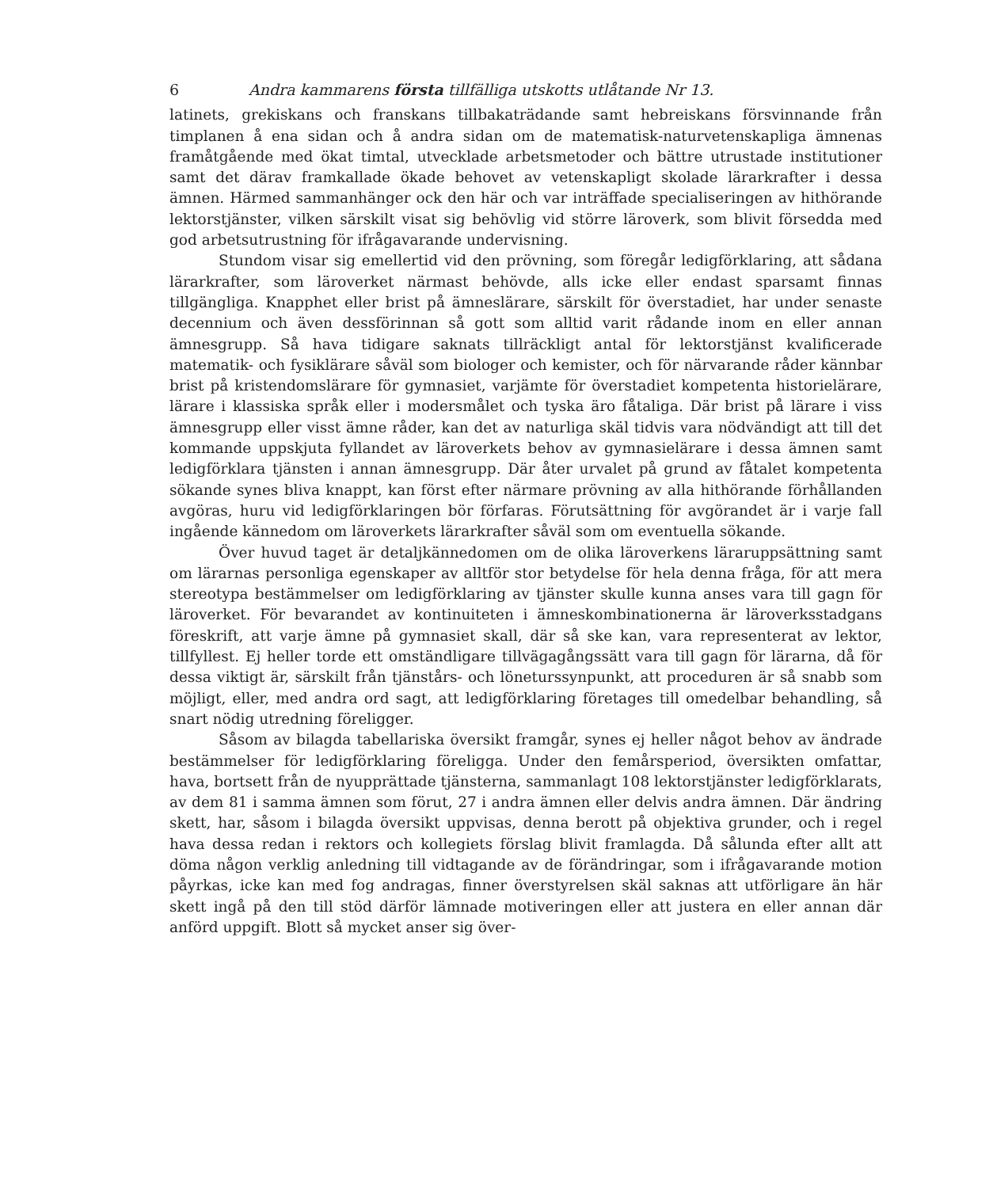6 Andra kammarens första tillfälliga utskotts utlåtande Nr 13.
latinets, grekiskans och franskans tillbakaträdande samt hebreiskans försvinnande från timplanen å ena sidan och å andra sidan om de matematisk-naturvetenskapliga ämnenas framåtgående med ökat timtal, utvecklade arbetsmetoder och bättre utrustade institutioner samt det därav framkallade ökade behovet av vetenskapligt skolade lärarkrafter i dessa ämnen. Härmed sammanhänger ock den här och var inträffade specialiseringen av hithörande lektorstjänster, vilken särskilt visat sig behövlig vid större läroverk, som blivit försedda med god arbetsutrustning för ifrågavarande undervisning.
Stundom visar sig emellertid vid den prövning, som föregår ledigförklaring, att sådana lärarkrafter, som läroverket närmast behövde, alls icke eller endast sparsamt finnas tillgängliga. Knapphet eller brist på ämneslärare, särskilt för överstadiet, har under senaste decennium och även dessförinnan så gott som alltid varit rådande inom en eller annan ämnesgrupp. Så hava tidigare saknats tillräckligt antal för lektorstjänst kvalificerade matematik- och fysiklärare såväl som biologer och kemister, och för närvarande råder kännbar brist på kristendomslärare för gymnasiet, varjämte för överstadiet kompetenta historielärare, lärare i klassiska språk eller i modersmålet och tyska äro fåtaliga. Där brist på lärare i viss ämnesgrupp eller visst ämne råder, kan det av naturliga skäl tidvis vara nödvändigt att till det kommande uppskjuta fyllandet av läroverkets behov av gymnasielärare i dessa ämnen samt ledigförklara tjänsten i annan ämnesgrupp. Där åter urvalet på grund av fåtalet kompetenta sökande synes bliva knappt, kan först efter närmare prövning av alla hithörande förhållanden avgöras, huru vid ledigförklaringen bör förfaras. Förutsättning för avgörandet är i varje fall ingående kännedom om läroverkets lärarkrafter såväl som om eventuella sökande.
Över huvud taget är detaljkännedomen om de olika läroverkens läraruppsättning samt om lärarnas personliga egenskaper av alltför stor betydelse för hela denna fråga, för att mera stereotypa bestämmelser om ledigförklaring av tjänster skulle kunna anses vara till gagn för läroverket. För bevarandet av kontinuiteten i ämneskombinationerna är läroverksstadgans föreskrift, att varje ämne på gymnasiet skall, där så ske kan, vara representerat av lektor, tillfyllest. Ej heller torde ett omständligare tillvägagångssätt vara till gagn för lärarna, då för dessa viktigt är, särskilt från tjänstårs- och löneturssynpunkt, att proceduren är så snabb som möjligt, eller, med andra ord sagt, att ledigförklaring företages till omedelbar behandling, så snart nödig utredning föreligger.
Såsom av bilagda tabellariska översikt framgår, synes ej heller något behov av ändrade bestämmelser för ledigförklaring föreligga. Under den femårsperiod, översikten omfattar, hava, bortsett från de nyupprättade tjänsterna, sammanlagt 108 lektorstjänster ledigförklarats, av dem 81 i samma ämnen som förut, 27 i andra ämnen eller delvis andra ämnen. Där ändring skett, har, såsom i bilagda översikt uppvisas, denna berott på objektiva grunder, och i regel hava dessa redan i rektors och kollegiets förslag blivit framlagda. Då sålunda efter allt att döma någon verklig anledning till vidtagande av de förändringar, som i ifrågavarande motion påyrkas, icke kan med fog andragas, finner överstyrelsen skäl saknas att utförligare än här skett ingå på den till stöd därför lämnade motiveringen eller att justera en eller annan där anförd uppgift. Blott så mycket anser sig över-